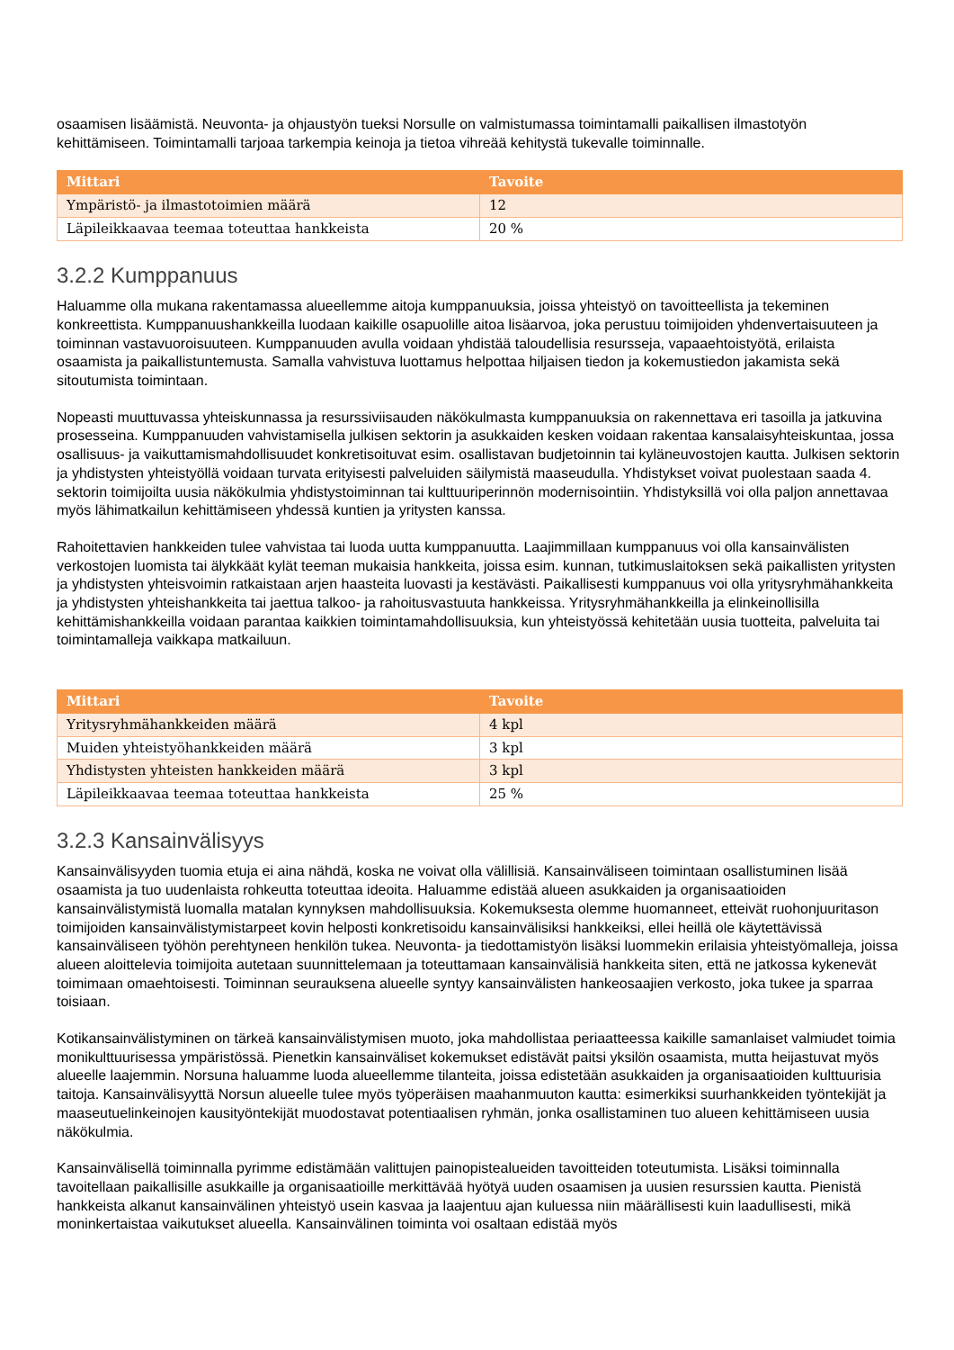osaamisen lisäämistä. Neuvonta- ja ohjaustyön tueksi Norsulle on valmistumassa toimintamalli paikallisen ilmastotyön kehittämiseen. Toimintamalli tarjoaa tarkempia keinoja ja tietoa vihreää kehitystä tukevalle toiminnalle.
| Mittari | Tavoite |
| --- | --- |
| Ympäristö- ja ilmastotoimien määrä | 12 |
| Läpileikkaavaa teemaa toteuttaa hankkeista | 20 % |
3.2.2 Kumppanuus
Haluamme olla mukana rakentamassa alueellemme aitoja kumppanuuksia, joissa yhteistyö on tavoitteellista ja tekeminen konkreettista. Kumppanuushankkeilla luodaan kaikille osapuolille aitoa lisäarvoa, joka perustuu toimijoiden yhdenvertaisuuteen ja toiminnan vastavuoroisuuteen. Kumppanuuden avulla voidaan yhdistää taloudellisia resursseja, vapaaehtoistyötä, erilaista osaamista ja paikallistuntemusta. Samalla vahvistuva luottamus helpottaa hiljaisen tiedon ja kokemustiedon jakamista sekä sitoutumista toimintaan.
Nopeasti muuttuvassa yhteiskunnassa ja resurssiviisauden näkökulmasta kumppanuuksia on rakennettava eri tasoilla ja jatkuvina prosesseina. Kumppanuuden vahvistamisella julkisen sektorin ja asukkaiden kesken voidaan rakentaa kansalaisyhteiskuntaa, jossa osallisuus- ja vaikuttamismahdollisuudet konkretisoituvat esim. osallistavan budjetoinnin tai kyläneuvostojen kautta. Julkisen sektorin ja yhdistysten yhteistyöllä voidaan turvata erityisesti palveluiden säilymistä maaseudulla. Yhdistykset voivat puolestaan saada 4. sektorin toimijoilta uusia näkökulmia yhdistystoiminnan tai kulttuuriperinnön modernisointiin. Yhdistyksillä voi olla paljon annettavaa myös lähimatkailun kehittämiseen yhdessä kuntien ja yritysten kanssa.
Rahoitettavien hankkeiden tulee vahvistaa tai luoda uutta kumppanuutta. Laajimmillaan kumppanuus voi olla kansainvälisten verkostojen luomista tai älykkäät kylät teeman mukaisia hankkeita, joissa esim. kunnan, tutkimuslaitoksen sekä paikallisten yritysten ja yhdistysten yhteisvoimin ratkaistaan arjen haasteita luovasti ja kestävästi. Paikallisesti kumppanuus voi olla yritysryhmähankkeita ja yhdistysten yhteishankkeita tai jaettua talkoo- ja rahoitusvastuuta hankkeissa. Yritysryhmähankkeilla ja elinkeinollisilla kehittämishankkeilla voidaan parantaa kaikkien toimintamahdollisuuksia, kun yhteistyössä kehitetään uusia tuotteita, palveluita tai toimintamalleja vaikkapa matkailuun.
| Mittari | Tavoite |
| --- | --- |
| Yritysryhmähankkeiden määrä | 4 kpl |
| Muiden yhteistyöhankkeiden määrä | 3 kpl |
| Yhdistysten yhteisten hankkeiden määrä | 3 kpl |
| Läpileikkaavaa teemaa toteuttaa hankkeista | 25 % |
3.2.3 Kansainvälisyys
Kansainvälisyyden tuomia etuja ei aina nähdä, koska ne voivat olla välillisiä. Kansainväliseen toimintaan osallistuminen lisää osaamista ja tuo uudenlaista rohkeutta toteuttaa ideoita. Haluamme edistää alueen asukkaiden ja organisaatioiden kansainvälistymistä luomalla matalan kynnyksen mahdollisuuksia. Kokemuksesta olemme huomanneet, etteivät ruohonjuuritason toimijoiden kansainvälistymistarpeet kovin helposti konkretisoidu kansainvälisiksi hankkeiksi, ellei heillä ole käytettävissä kansainväliseen työhön perehtyneen henkilön tukea. Neuvonta- ja tiedottamistyön lisäksi luommekin erilaisia yhteistyömalleja, joissa alueen aloittelevia toimijoita autetaan suunnittelemaan ja toteuttamaan kansainvälisiä hankkeita siten, että ne jatkossa kykenevät toimimaan omaehtoisesti. Toiminnan seurauksena alueelle syntyy kansainvälisten hankeosaajien verkosto, joka tukee ja sparraa toisiaan.
Kotikansainvälistyminen on tärkeä kansainvälistymisen muoto, joka mahdollistaa periaatteessa kaikille samanlaiset valmiudet toimia monikulttuurisessa ympäristössä. Pienetkin kansainväliset kokemukset edistävät paitsi yksilön osaamista, mutta heijastuvat myös alueelle laajemmin. Norsuna haluamme luoda alueellemme tilanteita, joissa edistetään asukkaiden ja organisaatioiden kulttuurisia taitoja. Kansainvälisyyttä Norsun alueelle tulee myös työperäisen maahanmuuton kautta: esimerkiksi suurhankkeiden työntekijät ja maaseutuelinkeinojen kausityöntekijät muodostavat potentiaalisen ryhmän, jonka osallistaminen tuo alueen kehittämiseen uusia näkökulmia.
Kansainvälisellä toiminnalla pyrimme edistämään valittujen painopistealueiden tavoitteiden toteutumista. Lisäksi toiminnalla tavoitellaan paikallisille asukkaille ja organisaatioille merkittävää hyötyä uuden osaamisen ja uusien resurssien kautta. Pienistä hankkeista alkanut kansainvälinen yhteistyö usein kasvaa ja laajentuu ajan kuluessa niin määrällisesti kuin laadullisesti, mikä moninkertaistaa vaikutukset alueella. Kansainvälinen toiminta voi osaltaan edistää myös